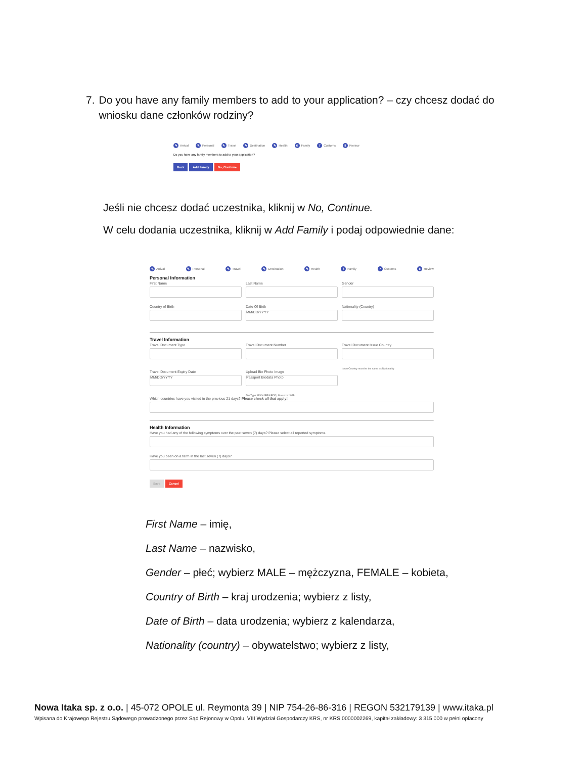7. Do you have any family members to add to your application? – czy chcesz dodać do wniosku dane członków rodziny?
✎ Arrival ✎ Personal ✎ Travel ✎ Destination ✎ Health 6 Family 7 Customs 8 Review
Do you have any family members to add to your application?
Back Add Family No, Continue
Jeśli nie chcesz dodać uczestnika, kliknij w No, Continue.
W celu dodania uczestnika, kliknij w Add Family i podaj odpowiednie dane:
✎ Arrival ✎ Personal ✎ Travel ✎ Destination ✎ Health 6 Family 7 Customs 8 Review
Personal Information
First Name Last Name Gender
Country of Birth Date Of Birth
MM/DD/YYYY
Nationality (Country)
Travel Information
Travel Document Type Travel Document Number Travel Document Issue Country
Issue Country must be the same as Nationality
Travel Document Expiry Date
MM/DD/YYYY
Upload Bio Photo Image
Passport Biodata Photo
File Type: PNG/JPEG/PDF | Max size: 3MB
Which countries have you visited in the previous 21 days? Please check all that apply!
Health Information
Have you had any of the following symptoms over the past seven (7) days? Please select all reported symptoms.
Have you been on a farm in the last seven (7) days?
Save Cancel
First Name – imię,
Last Name – nazwisko,
Gender – płeć; wybierz MALE – mężczyzna, FEMALE – kobieta,
Country of Birth – kraj urodzenia; wybierz z listy,
Date of Birth – data urodzenia; wybierz z kalendarza,
Nationality (country) – obywatelstwo; wybierz z listy,
Nowa Itaka sp. z o.o. | 45-072 OPOLE ul. Reymonta 39 | NIP 754-26-86-316 | REGON 532179139 | www.itaka.pl
Wpisana do Krajowego Rejestru Sądowego prowadzonego przez Sąd Rejonowy w Opolu, VIII Wydział Gospodarczy KRS, nr KRS 0000002269, kapitał zakładowy: 3 315 000 w pełni opłacony